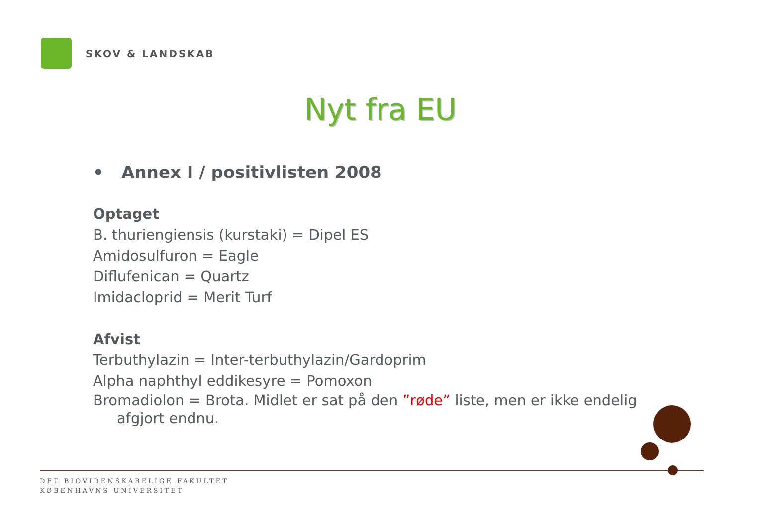SKOV & LANDSKAB
Nyt fra EU
• Annex I / positivlisten 2008
Optaget
B. thuriengiensis (kurstaki) = Dipel ES
Amidosulfuron = Eagle
Diflufenican = Quartz
Imidacloprid = Merit Turf
Afvist
Terbuthylazin = Inter-terbuthylazin/Gardoprim
Alpha naphthyl eddikesyre = Pomoxon
Bromadiolon = Brota. Midlet er sat på den ”røde” liste, men er ikke endelig afgjort endnu.
DET BIOVIDENSKABELIGE FAKULTET
KØBENHAVNS UNIVERSITET